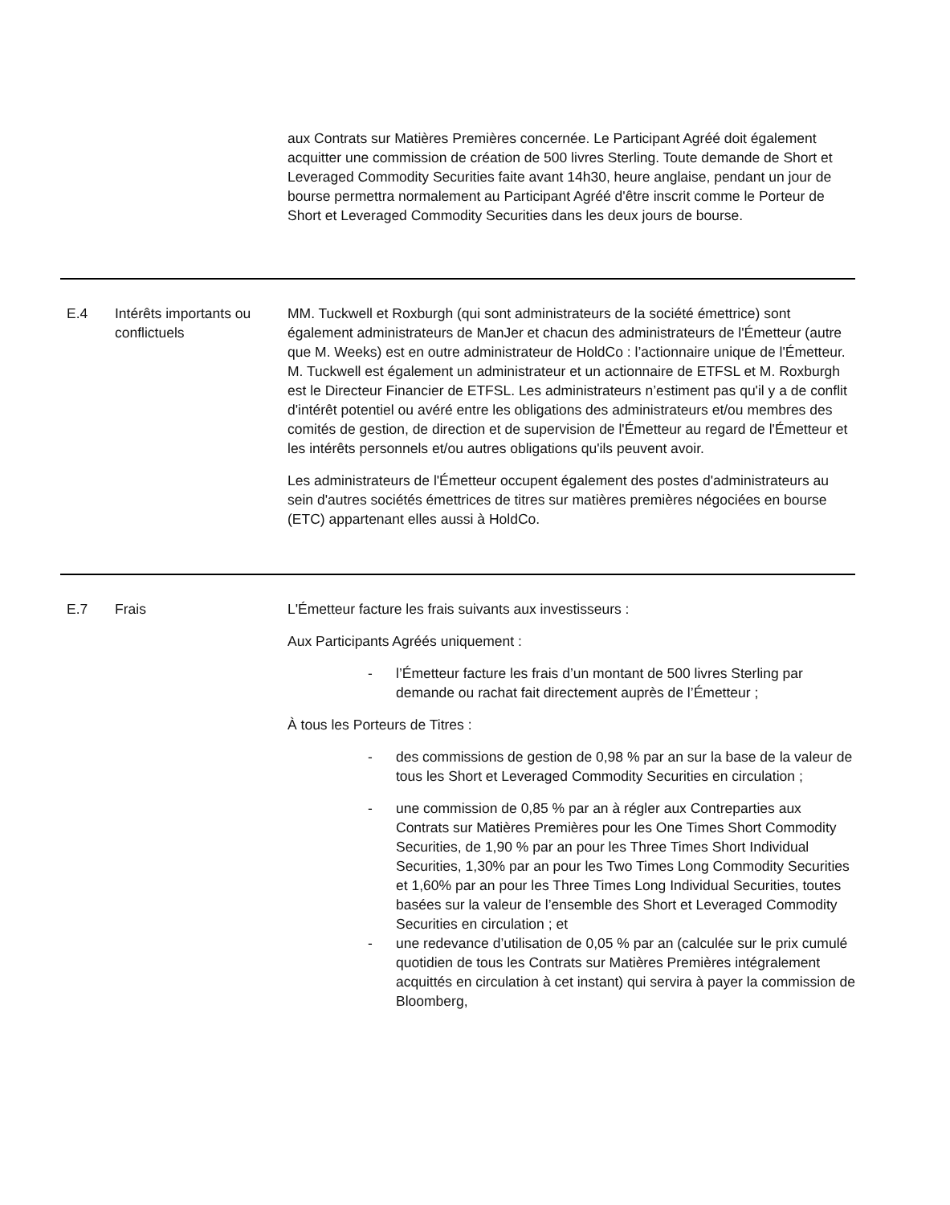| | | aux Contrats sur Matières Premières concernée. Le Participant Agréé doit également acquitter une commission de création de 500 livres Sterling. Toute demande de Short et Leveraged Commodity Securities faite avant 14h30, heure anglaise, pendant un jour de bourse permettra normalement au Participant Agréé d'être inscrit comme le Porteur de Short et Leveraged Commodity Securities dans les deux jours de bourse. |
| E.4 | Intérêts importants ou conflictuels | MM. Tuckwell et Roxburgh (qui sont administrateurs de la société émettrice) sont également administrateurs de ManJer et chacun des administrateurs de l'Émetteur (autre que M. Weeks) est en outre administrateur de HoldCo : l’actionnaire unique de l'Émetteur. M. Tuckwell est également un administrateur et un actionnaire de ETFSL et M. Roxburgh est le Directeur Financier de ETFSL. Les administrateurs n’estiment pas qu'il y a de conflit d'intérêt potentiel ou avéré entre les obligations des administrateurs et/ou membres des comités de gestion, de direction et de supervision de l'Émetteur au regard de l'Émetteur et les intérêts personnels et/ou autres obligations qu'ils peuvent avoir. Les administrateurs de l'Émetteur occupent également des postes d'administrateurs au sein d'autres sociétés émettrices de titres sur matières premières négociées en bourse (ETC) appartenant elles aussi à HoldCo. |
| E.7 | Frais | L'Émetteur facture les frais suivants aux investisseurs : Aux Participants Agréés uniquement : - l’Émetteur facture les frais d’un montant de 500 livres Sterling par demande ou rachat fait directement auprès de l’Émetteur ; À tous les Porteurs de Titres : - des commissions de gestion de 0,98 % par an sur la base de la valeur de tous les Short et Leveraged Commodity Securities en circulation ; - une commission de 0,85 % par an à régler aux Contreparties aux Contrats sur Matières Premières pour les One Times Short Commodity Securities, de 1,90 % par an pour les Three Times Short Individual Securities, 1,30% par an pour les Two Times Long Commodity Securities et 1,60% par an pour les Three Times Long Individual Securities, toutes basées sur la valeur de l’ensemble des Short et Leveraged Commodity Securities en circulation ; et - une redevance d’utilisation de 0,05 % par an (calculée sur le prix cumulé quotidien de tous les Contrats sur Matières Premières intégralement acquittés en circulation à cet instant) qui servira à payer la commission de Bloomberg, |